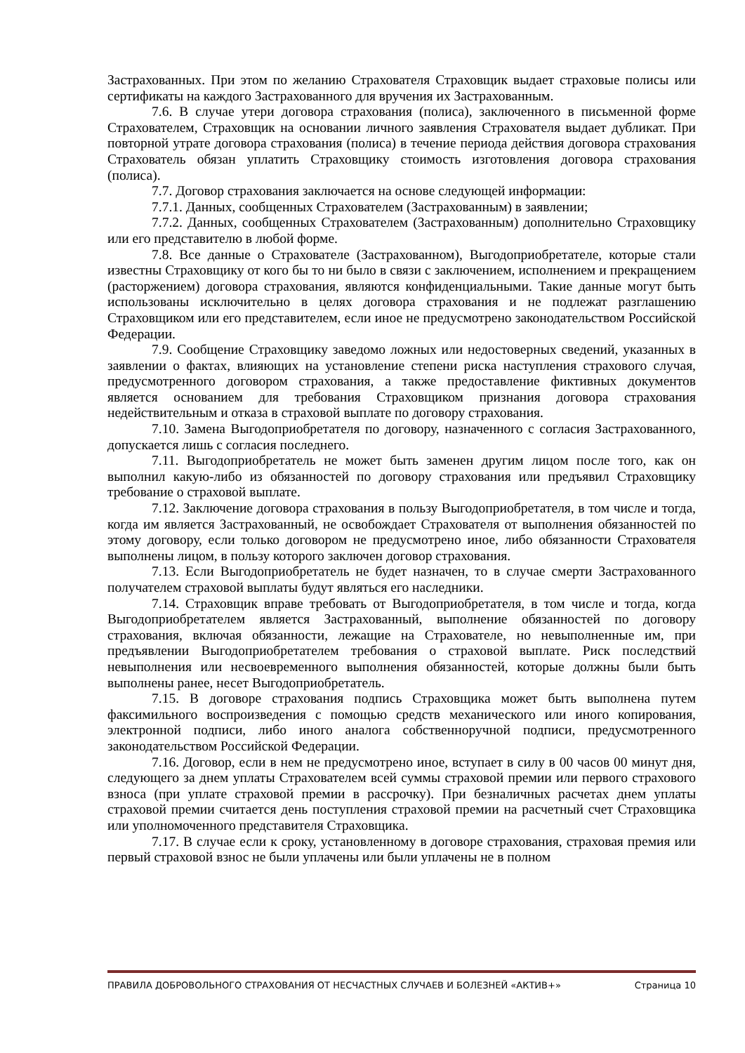Застрахованных. При этом по желанию Страхователя Страховщик выдает страховые полисы или сертификаты на каждого Застрахованного для вручения их Застрахованным.
7.6. В случае утери договора страхования (полиса), заключенного в письменной форме Страхователем, Страховщик на основании личного заявления Страхователя выдает дубликат. При повторной утрате договора страхования (полиса) в течение периода действия договора страхования Страхователь обязан уплатить Страховщику стоимость изготовления договора страхования (полиса).
7.7. Договор страхования заключается на основе следующей информации:
7.7.1. Данных, сообщенных Страхователем (Застрахованным) в заявлении;
7.7.2. Данных, сообщенных Страхователем (Застрахованным) дополнительно Страховщику или его представителю в любой форме.
7.8. Все данные о Страхователе (Застрахованном), Выгодоприобретателе, которые стали известны Страховщику от кого бы то ни было в связи с заключением, исполнением и прекращением (расторжением) договора страхования, являются конфиденциальными. Такие данные могут быть использованы исключительно в целях договора страхования и не подлежат разглашению Страховщиком или его представителем, если иное не предусмотрено законодательством Российской Федерации.
7.9. Сообщение Страховщику заведомо ложных или недостоверных сведений, указанных в заявлении о фактах, влияющих на установление степени риска наступления страхового случая, предусмотренного договором страхования, а также предоставление фиктивных документов является основанием для требования Страховщиком признания договора страхования недействительным и отказа в страховой выплате по договору страхования.
7.10. Замена Выгодоприобретателя по договору, назначенного с согласия Застрахованного, допускается лишь с согласия последнего.
7.11. Выгодоприобретатель не может быть заменен другим лицом после того, как он выполнил какую-либо из обязанностей по договору страхования или предъявил Страховщику требование о страховой выплате.
7.12. Заключение договора страхования в пользу Выгодоприобретателя, в том числе и тогда, когда им является Застрахованный, не освобождает Страхователя от выполнения обязанностей по этому договору, если только договором не предусмотрено иное, либо обязанности Страхователя выполнены лицом, в пользу которого заключен договор страхования.
7.13. Если Выгодоприобретатель не будет назначен, то в случае смерти Застрахованного получателем страховой выплаты будут являться его наследники.
7.14. Страховщик вправе требовать от Выгодоприобретателя, в том числе и тогда, когда Выгодоприобретателем является Застрахованный, выполнение обязанностей по договору страхования, включая обязанности, лежащие на Страхователе, но невыполненные им, при предъявлении Выгодоприобретателем требования о страховой выплате. Риск последствий невыполнения или несвоевременного выполнения обязанностей, которые должны были быть выполнены ранее, несет Выгодоприобретатель.
7.15. В договоре страхования подпись Страховщика может быть выполнена путем факсимильного воспроизведения с помощью средств механического или иного копирования, электронной подписи, либо иного аналога собственноручной подписи, предусмотренного законодательством Российской Федерации.
7.16. Договор, если в нем не предусмотрено иное, вступает в силу в 00 часов 00 минут дня, следующего за днем уплаты Страхователем всей суммы страховой премии или первого страхового взноса (при уплате страховой премии в рассрочку). При безналичных расчетах днем уплаты страховой премии считается день поступления страховой премии на расчетный счет Страховщика или уполномоченного представителя Страховщика.
7.17. В случае если к сроку, установленному в договоре страхования, страховая премия или первый страховой взнос не были уплачены или были уплачены не в полном
ПРАВИЛА ДОБРОВОЛЬНОГО СТРАХОВАНИЯ ОТ НЕСЧАСТНЫХ СЛУЧАЕВ И БОЛЕЗНЕЙ «АКТИВ+» Страница 10